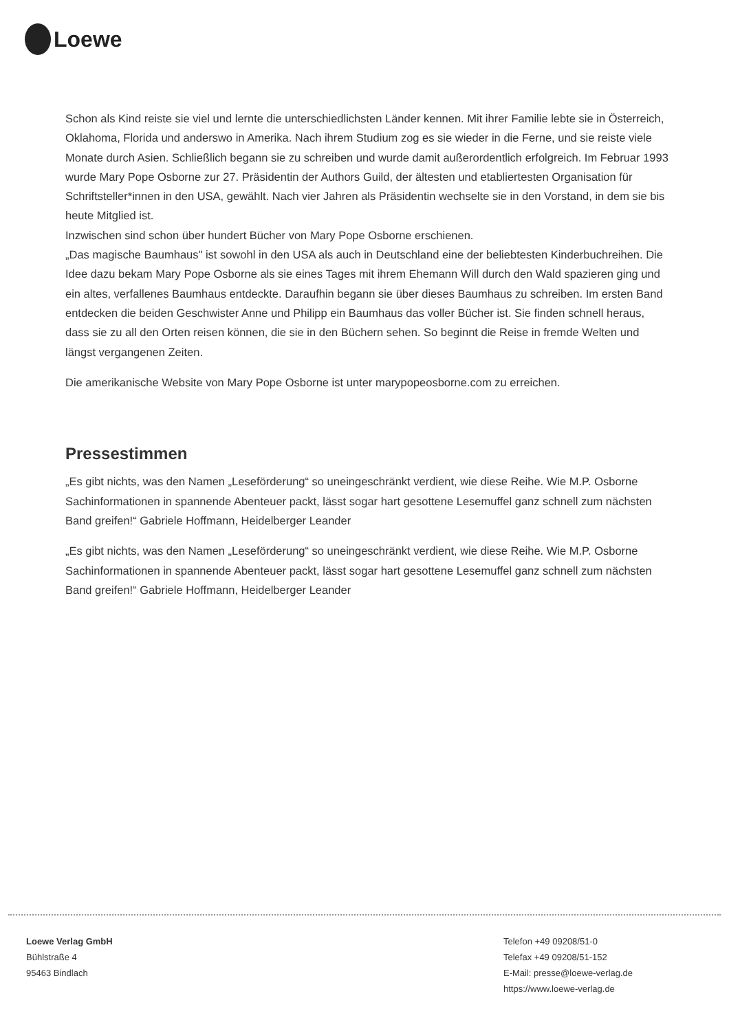Loewe
Schon als Kind reiste sie viel und lernte die unterschiedlichsten Länder kennen. Mit ihrer Familie lebte sie in Österreich, Oklahoma, Florida und anderswo in Amerika. Nach ihrem Studium zog es sie wieder in die Ferne, und sie reiste viele Monate durch Asien. Schließlich begann sie zu schreiben und wurde damit außerordentlich erfolgreich. Im Februar 1993 wurde Mary Pope Osborne zur 27. Präsidentin der Authors Guild, der ältesten und etabliertesten Organisation für Schriftsteller*innen in den USA, gewählt. Nach vier Jahren als Präsidentin wechselte sie in den Vorstand, in dem sie bis heute Mitglied ist.
Inzwischen sind schon über hundert Bücher von Mary Pope Osborne erschienen.
„Das magische Baumhaus" ist sowohl in den USA als auch in Deutschland eine der beliebtesten Kinderbuchreihen. Die Idee dazu bekam Mary Pope Osborne als sie eines Tages mit ihrem Ehemann Will durch den Wald spazieren ging und ein altes, verfallenes Baumhaus entdeckte. Daraufhin begann sie über dieses Baumhaus zu schreiben. Im ersten Band entdecken die beiden Geschwister Anne und Philipp ein Baumhaus das voller Bücher ist. Sie finden schnell heraus, dass sie zu all den Orten reisen können, die sie in den Büchern sehen. So beginnt die Reise in fremde Welten und längst vergangenen Zeiten.
Die amerikanische Website von Mary Pope Osborne ist unter marypopeosborne.com zu erreichen.
Pressestimmen
„Es gibt nichts, was den Namen „Leseförderung“ so uneingeschränkt verdient, wie diese Reihe. Wie M.P. Osborne Sachinformationen in spannende Abenteuer packt, lässt sogar hart gesottene Lesemuffel ganz schnell zum nächsten Band greifen!“ Gabriele Hoffmann, Heidelberger Leander
„Es gibt nichts, was den Namen „Leseförderung“ so uneingeschränkt verdient, wie diese Reihe. Wie M.P. Osborne Sachinformationen in spannende Abenteuer packt, lässt sogar hart gesottene Lesemuffel ganz schnell zum nächsten Band greifen!“ Gabriele Hoffmann, Heidelberger Leander
Loewe Verlag GmbH
Bühlstraße 4
95463 Bindlach
Telefon +49 09208/51-0
Telefax +49 09208/51-152
E-Mail: presse@loewe-verlag.de
https://www.loewe-verlag.de